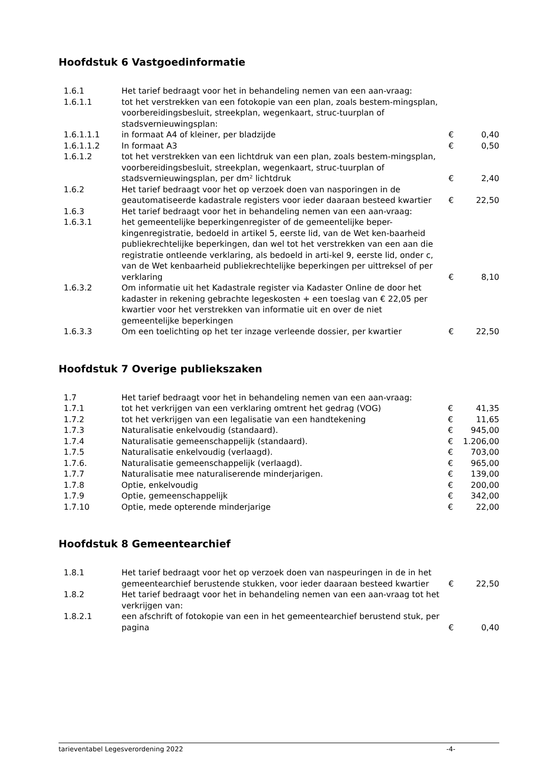Hoofdstuk 6 Vastgoedinformatie
| 1.6.1 | Het tarief bedraagt voor het in behandeling nemen van een aan-vraag: | | |
| 1.6.1.1 | tot het verstrekken van een fotokopie van een plan, zoals bestem-mingsplan, voorbereidingsbesluit, streekplan, wegenkaart, struc-tuurplan of stadsvernieuwingsplan: | | |
| 1.6.1.1.1 | in formaat A4 of kleiner, per bladzijde | € | 0,40 |
| 1.6.1.1.2 | In formaat A3 | € | 0,50 |
| 1.6.1.2 | tot het verstrekken van een lichtdruk van een plan, zoals bestem-mingsplan, voorbereidingsbesluit, streekplan, wegenkaart, struc-tuurplan of stadsvernieuwingsplan, per dm² lichtdruk | € | 2,40 |
| 1.6.2 | Het tarief bedraagt voor het op verzoek doen van nasporingen in de geautomatiseerde kadastrale registers voor ieder daaraan besteed kwartier | € | 22,50 |
| 1.6.3 | Het tarief bedraagt voor het in behandeling nemen van een aan-vraag: | | |
| 1.6.3.1 | het gemeentelijke beperkingenregister of de gemeentelijke beper-kingenregistratie, bedoeld in artikel 5, eerste lid, van de Wet ken-baarheid publiekrechtelijke beperkingen, dan wel tot het verstrekken van een aan die registratie ontleende verklaring, als bedoeld in arti-kel 9, eerste lid, onder c, van de Wet kenbaarheid publiekrechtelijke beperkingen per uittreksel of per verklaring | € | 8,10 |
| 1.6.3.2 | Om informatie uit het Kadastrale register via Kadaster Online de door het kadaster in rekening gebrachte legeskosten + een toeslag van € 22,05 per kwartier voor het verstrekken van informatie uit en over de niet gemeentelijke beperkingen | | |
| 1.6.3.3 | Om een toelichting op het ter inzage verleende dossier, per kwartier | € | 22,50 |
Hoofdstuk 7 Overige publiekszaken
| 1.7 | Het tarief bedraagt voor het in behandeling nemen van een aan-vraag: | | |
| 1.7.1 | tot het verkrijgen van een verklaring omtrent het gedrag (VOG) | € | 41,35 |
| 1.7.2 | tot het verkrijgen van een legalisatie van een handtekening | € | 11,65 |
| 1.7.3 | Naturalisatie enkelvoudig (standaard). | € | 945,00 |
| 1.7.4 | Naturalisatie gemeenschappelijk (standaard). | € | 1.206,00 |
| 1.7.5 | Naturalisatie enkelvoudig (verlaagd). | € | 703,00 |
| 1.7.6. | Naturalisatie gemeenschappelijk (verlaagd). | € | 965,00 |
| 1.7.7 | Naturalisatie mee naturaliserende minderjarigen. | € | 139,00 |
| 1.7.8 | Optie, enkelvoudig | € | 200,00 |
| 1.7.9 | Optie, gemeenschappelijk | € | 342,00 |
| 1.7.10 | Optie, mede opterende minderjarige | € | 22,00 |
Hoofdstuk 8 Gemeentearchief
| 1.8.1 | Het tarief bedraagt voor het op verzoek doen van naspeuringen in de in het gemeentearchief berustende stukken, voor ieder daaraan besteed kwartier | € | 22,50 |
| 1.8.2 | Het tarief bedraagt voor het in behandeling nemen van een aan-vraag tot het verkrijgen van: | | |
| 1.8.2.1 | een afschrift of fotokopie van een in het gemeentearchief berustend stuk, per pagina | € | 0,40 |
tarieventabel Legesverordening 2022 -4-